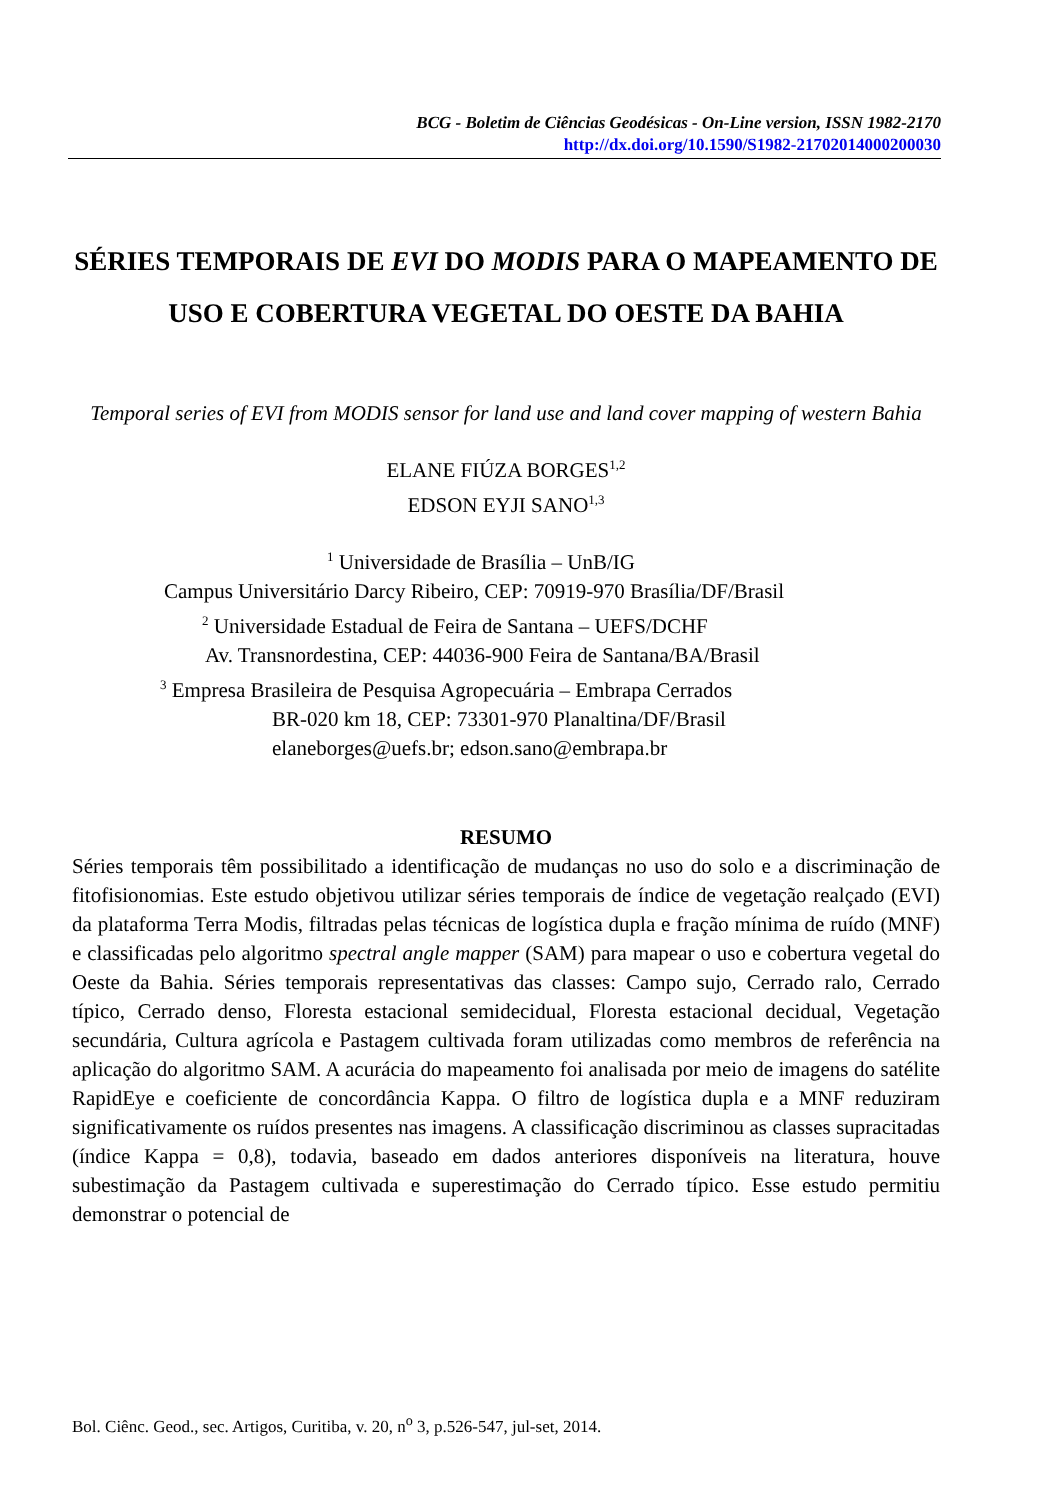BCG - Boletim de Ciências Geodésicas - On-Line version, ISSN 1982-2170
http://dx.doi.org/10.1590/S1982-21702014000200030
SÉRIES TEMPORAIS DE EVI DO MODIS PARA O MAPEAMENTO DE USO E COBERTURA VEGETAL DO OESTE DA BAHIA
Temporal series of EVI from MODIS sensor for land use and land cover mapping of western Bahia
ELANE FIÚZA BORGES<sup>1,2</sup>
EDSON EYJI SANO<sup>1,3</sup>
<sup>1</sup> Universidade de Brasília – UnB/IG
Campus Universitário Darcy Ribeiro, CEP: 70919-970 Brasília/DF/Brasil
<sup>2</sup> Universidade Estadual de Feira de Santana – UEFS/DCHF
Av. Transnordestina, CEP: 44036-900 Feira de Santana/BA/Brasil
<sup>3</sup> Empresa Brasileira de Pesquisa Agropecuária – Embrapa Cerrados
BR-020 km 18, CEP: 73301-970 Planaltina/DF/Brasil
elaneborges@uefs.br; edson.sano@embrapa.br
RESUMO
Séries temporais têm possibilitado a identificação de mudanças no uso do solo e a discriminação de fitofisionomias. Este estudo objetivou utilizar séries temporais de índice de vegetação realçado (EVI) da plataforma Terra Modis, filtradas pelas técnicas de logística dupla e fração mínima de ruído (MNF) e classificadas pelo algoritmo spectral angle mapper (SAM) para mapear o uso e cobertura vegetal do Oeste da Bahia. Séries temporais representativas das classes: Campo sujo, Cerrado ralo, Cerrado típico, Cerrado denso, Floresta estacional semidecidual, Floresta estacional decidual, Vegetação secundária, Cultura agrícola e Pastagem cultivada foram utilizadas como membros de referência na aplicação do algoritmo SAM. A acurácia do mapeamento foi analisada por meio de imagens do satélite RapidEye e coeficiente de concordância Kappa. O filtro de logística dupla e a MNF reduziram significativamente os ruídos presentes nas imagens. A classificação discriminou as classes supracitadas (índice Kappa = 0,8), todavia, baseado em dados anteriores disponíveis na literatura, houve subestimação da Pastagem cultivada e superestimação do Cerrado típico. Esse estudo permitiu demonstrar o potencial de
Bol. Ciênc. Geod., sec. Artigos, Curitiba, v. 20, n<sup>o</sup> 3, p.526-547, jul-set, 2014.